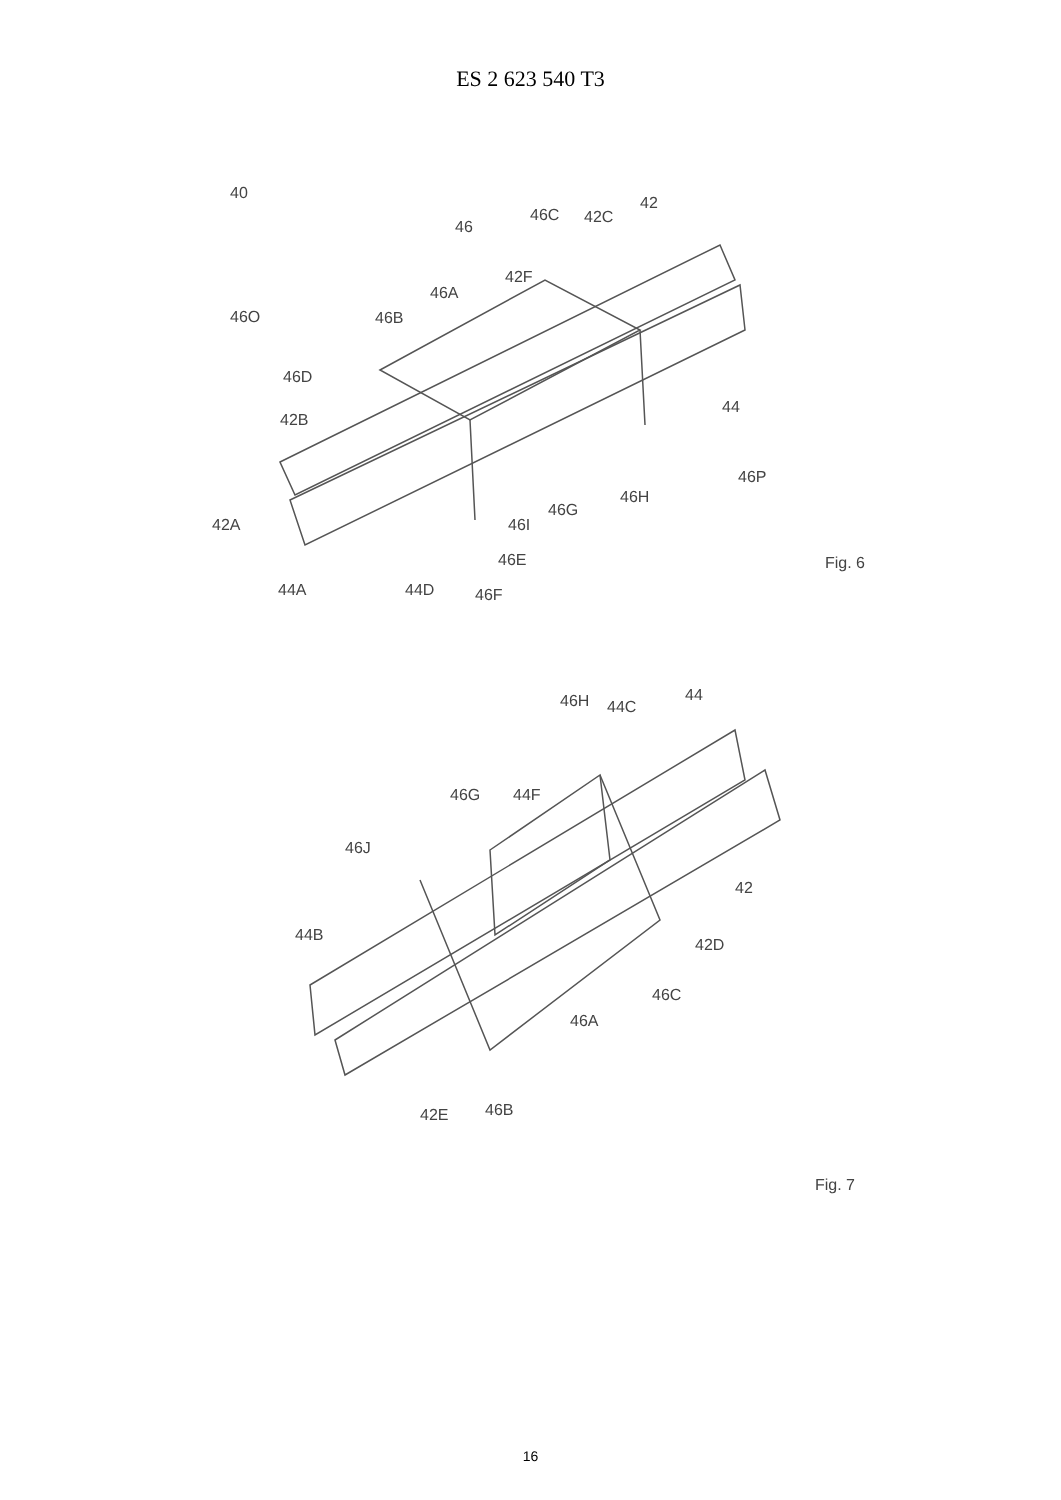ES 2 623 540 T3
40
46
46C
42C
42
42F
46A
46B
46O
46D
42B
44
46P
46H
46G
46I
42A
46E
44A
44D
46F
Fig. 6
46H
44C
44
46G
44F
46J
42
44B
42D
46C
46A
42E
46B
Fig. 7
16